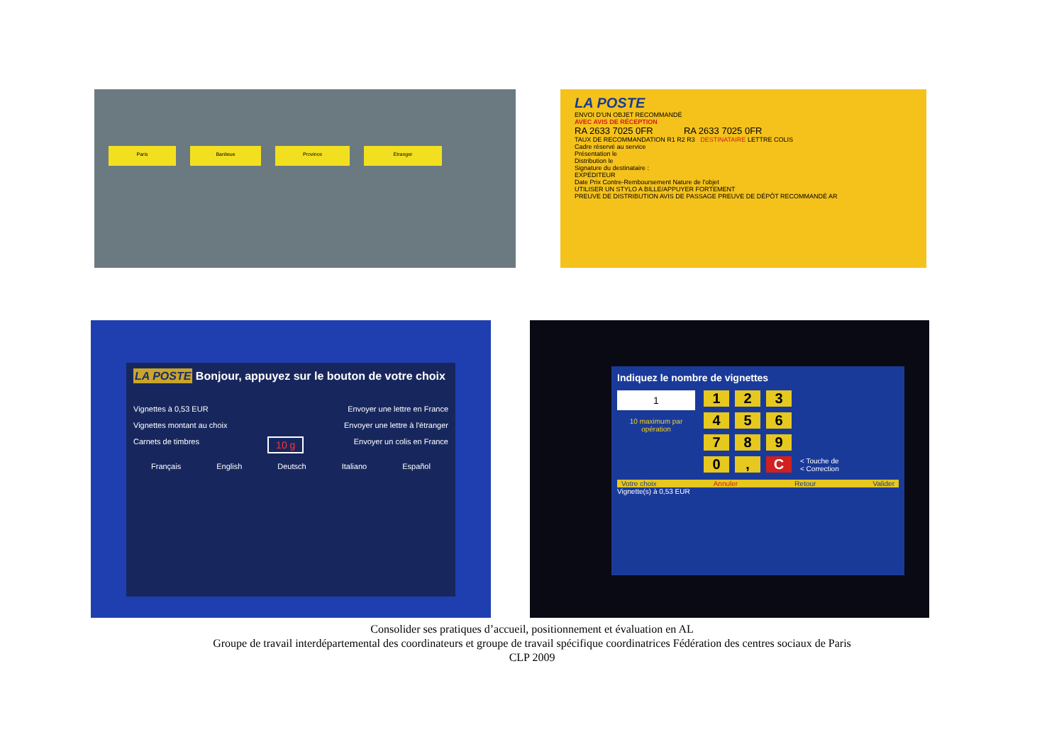Paris Banlieue Province Étranger
LA POSTE
ENVOI D'UN OBJET RECOMMANDÉ
AVEC AVIS DE RÉCEPTION
RA 2633 7025 0FR RA 2633 7025 0FR
TAUX DE RECOMMANDATION R1 R2 R3 DESTINATAIRE LETTRE COLIS
Cadre réservé au service
Présentation le
Distribution le
Signature du destinataire :
EXPÉDITEUR
Date Prix Contre-Remboursement Nature de l'objet
UTILISER UN STYLO A BILLE/APPUYER FORTEMENT
PREUVE DE DISTRIBUTION AVIS DE PASSAGE PREUVE DE DÉPÔT RECOMMANDÉ AR
LA POSTE Bonjour, appuyez sur le bouton de votre choix
Vignettes à 0,53 EUR
Vignettes montant au choix
Carnets de timbres
10 g
Envoyer une lettre en France
Envoyer une lettre à l'étranger
Envoyer un colis en France
Français English Deutsch Italiano Español
Indiquez le nombre de vignettes
1
10 maximum par opération
123 456 789 0, C
< Touche de
< Correction
Votre choix Annuler Retour Valider
Vignette(s) à 0,53 EUR
Consolider ses pratiques d’accueil, positionnement et évaluation en AL
Groupe de travail interdépartemental des coordinateurs et groupe de travail spécifique coordinatrices Fédération des centres sociaux de Paris
CLP 2009